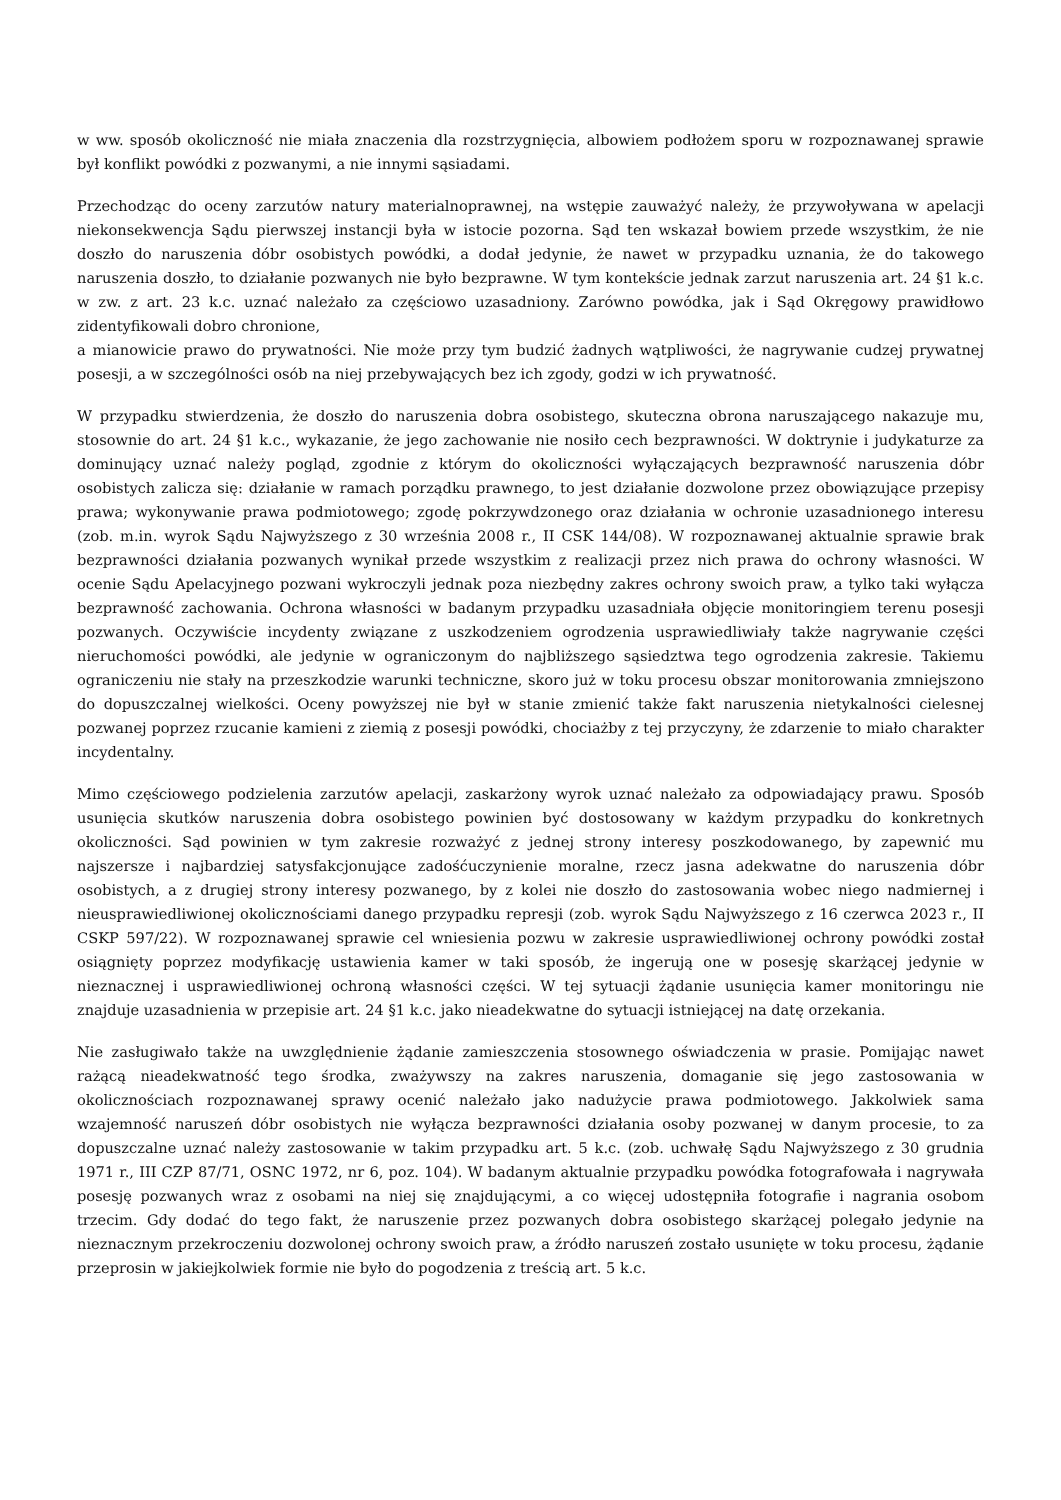w ww. sposób okoliczność nie miała znaczenia dla rozstrzygnięcia, albowiem podłożem sporu w rozpoznawanej sprawie był konflikt powódki z pozwanymi, a nie innymi sąsiadami.
Przechodząc do oceny zarzutów natury materialnoprawnej, na wstępie zauważyć należy, że przywoływana w apelacji niekonsekwencja Sądu pierwszej instancji była w istocie pozorna. Sąd ten wskazał bowiem przede wszystkim, że nie doszło do naruszenia dóbr osobistych powódki, a dodał jedynie, że nawet w przypadku uznania, że do takowego naruszenia doszło, to działanie pozwanych nie było bezprawne. W tym kontekście jednak zarzut naruszenia art. 24 §1 k.c. w zw. z art. 23 k.c. uznać należało za częściowo uzasadniony. Zarówno powódka, jak i Sąd Okręgowy prawidłowo zidentyfikowali dobro chronione,
a mianowicie prawo do prywatności. Nie może przy tym budzić żadnych wątpliwości, że nagrywanie cudzej prywatnej posesji, a w szczególności osób na niej przebywających bez ich zgody, godzi w ich prywatność.
W przypadku stwierdzenia, że doszło do naruszenia dobra osobistego, skuteczna obrona naruszającego nakazuje mu, stosownie do art. 24 §1 k.c., wykazanie, że jego zachowanie nie nosiło cech bezprawności. W doktrynie i judykaturze za dominujący uznać należy pogląd, zgodnie z którym do okoliczności wyłączających bezprawność naruszenia dóbr osobistych zalicza się: działanie w ramach porządku prawnego, to jest działanie dozwolone przez obowiązujące przepisy prawa; wykonywanie prawa podmiotowego; zgodę pokrzywdzonego oraz działania w ochronie uzasadnionego interesu (zob. m.in. wyrok Sądu Najwyższego z 30 września 2008 r., II CSK 144/08). W rozpoznawanej aktualnie sprawie brak bezprawności działania pozwanych wynikał przede wszystkim z realizacji przez nich prawa do ochrony własności. W ocenie Sądu Apelacyjnego pozwani wykroczyli jednak poza niezbędny zakres ochrony swoich praw, a tylko taki wyłącza bezprawność zachowania. Ochrona własności w badanym przypadku uzasadniała objęcie monitoringiem terenu posesji pozwanych. Oczywiście incydenty związane z uszkodzeniem ogrodzenia usprawiedliwiały także nagrywanie części nieruchomości powódki, ale jedynie w ograniczonym do najbliższego sąsiedztwa tego ogrodzenia zakresie. Takiemu ograniczeniu nie stały na przeszkodzie warunki techniczne, skoro już w toku procesu obszar monitorowania zmniejszono do dopuszczalnej wielkości. Oceny powyższej nie był w stanie zmienić także fakt naruszenia nietykalności cielesnej pozwanej poprzez rzucanie kamieni z ziemią z posesji powódki, chociażby z tej przyczyny, że zdarzenie to miało charakter incydentalny.
Mimo częściowego podzielenia zarzutów apelacji, zaskarżony wyrok uznać należało za odpowiadający prawu. Sposób usunięcia skutków naruszenia dobra osobistego powinien być dostosowany w każdym przypadku do konkretnych okoliczności. Sąd powinien w tym zakresie rozważyć z jednej strony interesy poszkodowanego, by zapewnić mu najszersze i najbardziej satysfakcjonujące zadośćuczynienie moralne, rzecz jasna adekwatne do naruszenia dóbr osobistych, a z drugiej strony interesy pozwanego, by z kolei nie doszło do zastosowania wobec niego nadmiernej i nieusprawiedliwionej okolicznościami danego przypadku represji (zob. wyrok Sądu Najwyższego z 16 czerwca 2023 r., II CSKP 597/22). W rozpoznawanej sprawie cel wniesienia pozwu w zakresie usprawiedliwionej ochrony powódki został osiągnięty poprzez modyfikację ustawienia kamer w taki sposób, że ingerują one w posesję skarżącej jedynie w nieznacznej i usprawiedliwionej ochroną własności części. W tej sytuacji żądanie usunięcia kamer monitoringu nie znajduje uzasadnienia w przepisie art. 24 §1 k.c. jako nieadekwatne do sytuacji istniejącej na datę orzekania.
Nie zasługiwało także na uwzględnienie żądanie zamieszczenia stosownego oświadczenia w prasie. Pomijając nawet rażącą nieadekwatność tego środka, zważywszy na zakres naruszenia, domaganie się jego zastosowania w okolicznościach rozpoznawanej sprawy ocenić należało jako nadużycie prawa podmiotowego. Jakkolwiek sama wzajemność naruszeń dóbr osobistych nie wyłącza bezprawności działania osoby pozwanej w danym procesie, to za dopuszczalne uznać należy zastosowanie w takim przypadku art. 5 k.c. (zob. uchwałę Sądu Najwyższego z 30 grudnia 1971 r., III CZP 87/71, OSNC 1972, nr 6, poz. 104). W badanym aktualnie przypadku powódka fotografowała i nagrywała posesję pozwanych wraz z osobami na niej się znajdującymi, a co więcej udostępniła fotografie i nagrania osobom trzecim. Gdy dodać do tego fakt, że naruszenie przez pozwanych dobra osobistego skarżącej polegało jedynie na nieznacznym przekroczeniu dozwolonej ochrony swoich praw, a źródło naruszeń zostało usunięte w toku procesu, żądanie przeprosin w jakiejkolwiek formie nie było do pogodzenia z treścią art. 5 k.c.